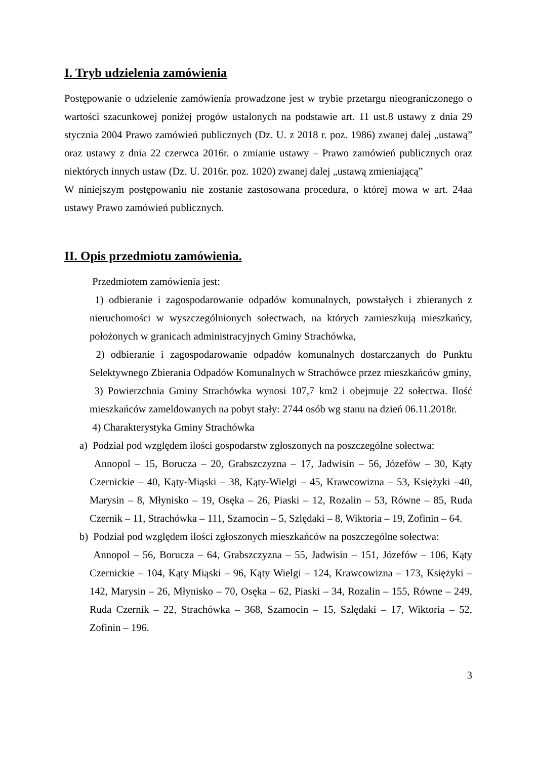I. Tryb udzielenia zamówienia
Postępowanie o udzielenie zamówienia prowadzone jest w trybie przetargu nieograniczonego o wartości szacunkowej poniżej progów ustalonych na podstawie art. 11 ust.8 ustawy z dnia 29 stycznia 2004 Prawo zamówień publicznych (Dz. U. z 2018 r. poz. 1986) zwanej dalej „ustawą” oraz ustawy z dnia 22 czerwca 2016r. o zmianie ustawy – Prawo zamówień publicznych oraz niektórych innych ustaw (Dz. U. 2016r. poz. 1020) zwanej dalej „ustawą zmieniającą”
W niniejszym postępowaniu nie zostanie zastosowana procedura, o której mowa w art. 24aa ustawy Prawo zamówień publicznych.
II. Opis przedmiotu zamówienia.
Przedmiotem zamówienia jest:
1) odbieranie i zagospodarowanie odpadów komunalnych, powstałych i zbieranych z nieruchomości w wyszczególnionych sołectwach, na których zamieszkują mieszkańcy, położonych w granicach administracyjnych Gminy Strachówka,
2) odbieranie i zagospodarowanie odpadów komunalnych dostarczanych do Punktu Selektywnego Zbierania Odpadów Komunalnych w Strachówce przez mieszkańców gminy,
3) Powierzchnia Gminy Strachówka wynosi 107,7 km2 i obejmuje 22 sołectwa. Ilość mieszkańców zameldowanych na pobyt stały: 2744 osób wg stanu na dzień 06.11.2018r.
4) Charakterystyka Gminy Strachówka
a) Podział pod względem ilości gospodarstw zgłoszonych na poszczególne sołectwa:
Annopol – 15, Borucza – 20, Grabszczyzna – 17, Jadwisin – 56, Józefów – 30, Kąty Czernickie – 40, Kąty-Miąski – 38, Kąty-Wielgi – 45, Krawcowizna – 53, Księżyki –40, Marysin – 8, Młynisko – 19, Osęka – 26, Piaski – 12, Rozalin – 53, Równe – 85, Ruda Czernik – 11, Strachówka – 111, Szamocin – 5, Szlędaki – 8, Wiktoria – 19, Zofinin – 64.
b) Podział pod względem ilości zgłoszonych mieszkańców na poszczególne sołectwa:
Annopol – 56, Borucza – 64, Grabszczyzna – 55, Jadwisin – 151, Józefów – 106, Kąty Czernickie – 104, Kąty Miąski – 96, Kąty Wielgi – 124, Krawcowizna – 173, Księżyki – 142, Marysin – 26, Młynisko – 70, Osęka – 62, Piaski – 34, Rozalin – 155, Równe – 249, Ruda Czernik – 22, Strachówka – 368, Szamocin – 15, Szlędaki – 17, Wiktoria – 52, Zofinin – 196.
3